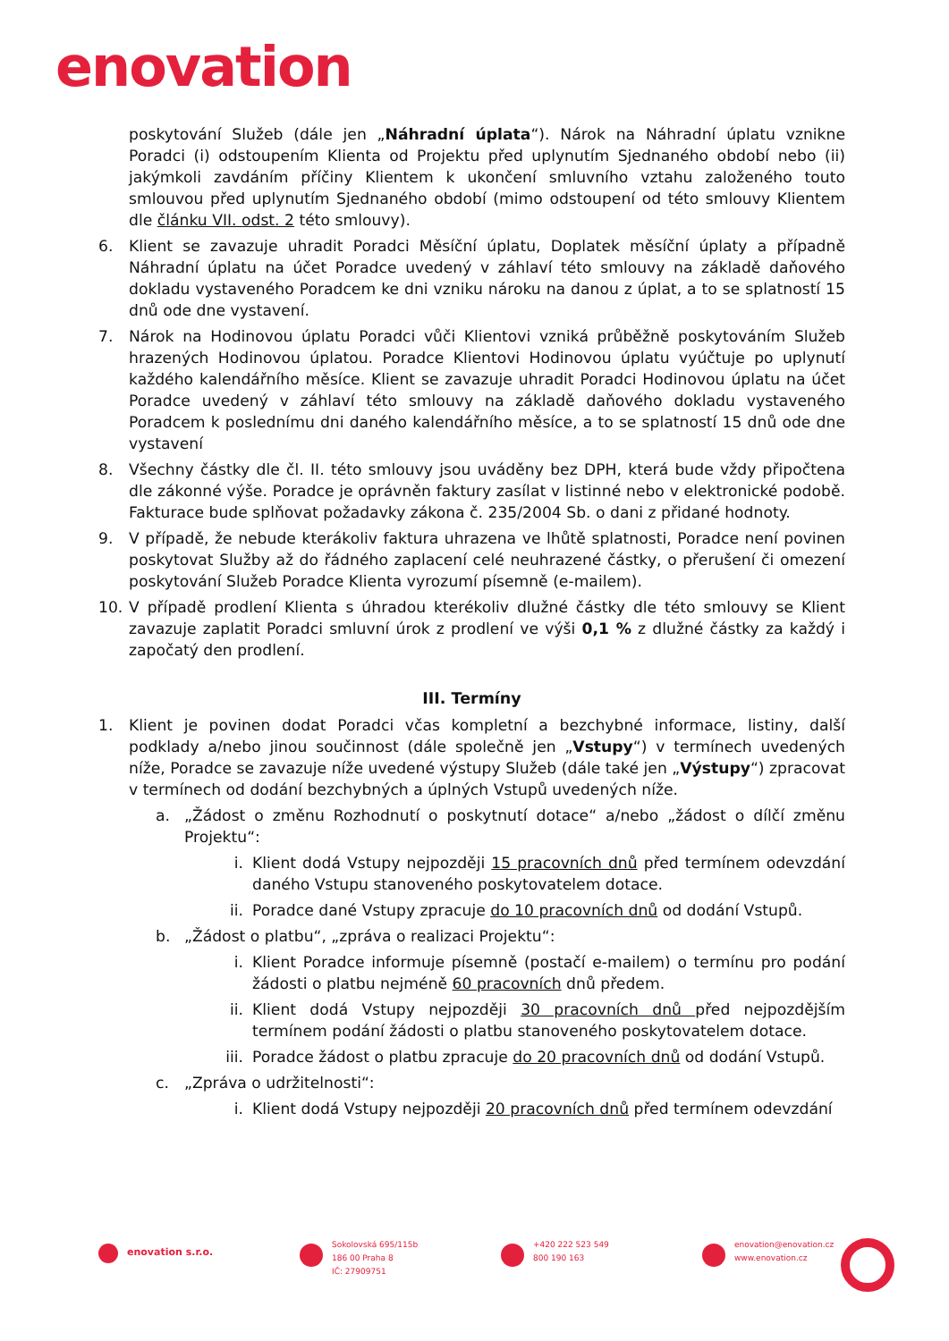enovation
poskytování Služeb (dále jen „Náhradní úplata“). Nárok na Náhradní úplatu vznikne Poradci (i) odstoupením Klienta od Projektu před uplynutím Sjednaného období nebo (ii) jakýmkoli zavdáním příčiny Klientem k ukončení smluvního vztahu založeného touto smlouvou před uplynutím Sjednaného období (mimo odstoupení od této smlouvy Klientem dle článku VII. odst. 2 této smlouvy).
6. Klient se zavazuje uhradit Poradci Měsíční úplatu, Doplatek měsíční úplaty a případně Náhradní úplatu na účet Poradce uvedený v záhlaví této smlouvy na základě daňového dokladu vystaveného Poradcem ke dni vzniku nároku na danou z úplat, a to se splatností 15 dnů ode dne vystavení.
7. Nárok na Hodinovou úplatu Poradci vůči Klientovi vzniká průběžně poskytováním Služeb hrazených Hodinovou úplatou. Poradce Klientovi Hodinovou úplatu vyúčtuje po uplynutí každého kalendářního měsíce. Klient se zavazuje uhradit Poradci Hodinovou úplatu na účet Poradce uvedený v záhlaví této smlouvy na základě daňového dokladu vystaveného Poradcem k poslednímu dni daného kalendářního měsíce, a to se splatností 15 dnů ode dne vystavení
8. Všechny částky dle čl. II. této smlouvy jsou uváděny bez DPH, která bude vždy připočtena dle zákonné výše. Poradce je oprávněn faktury zasílat v listinné nebo v elektronické podobě. Fakturace bude splňovat požadavky zákona č. 235/2004 Sb. o dani z přidané hodnoty.
9. V případě, že nebude kterákoliv faktura uhrazena ve lhůtě splatnosti, Poradce není povinen poskytovat Služby až do řádného zaplacení celé neuhrazené částky, o přerušení či omezení poskytování Služeb Poradce Klienta vyrozumí písemně (e-mailem).
10. V případě prodlení Klienta s úhradou kterékoliv dlužné částky dle této smlouvy se Klient zavazuje zaplatit Poradci smluvní úrok z prodlení ve výši 0,1 % z dlužné částky za každý i započatý den prodlení.
III. Termíny
1. Klient je povinen dodat Poradci včas kompletní a bezchybné informace, listiny, další podklady a/nebo jinou součinnost (dále společně jen „Vstupy“) v termínech uvedených níže, Poradce se zavazuje níže uvedené výstupy Služeb (dále také jen „Výstupy“) zpracovat v termínech od dodání bezchybných a úplných Vstupů uvedených níže.
a. „Žádost o změnu Rozhodnutí o poskytnutí dotace“ a/nebo „žádost o dílčí změnu Projektu“:
i. Klient dodá Vstupy nejpozději 15 pracovních dnů před termínem odevzdání daného Vstupu stanoveného poskytovatelem dotace.
ii. Poradce dané Vstupy zpracuje do 10 pracovních dnů od dodání Vstupů.
b. „Žádost o platbu“, „zpráva o realizaci Projektu“:
i. Klient Poradce informuje písemně (postačí e-mailem) o termínu pro podání žádosti o platbu nejméně 60 pracovních dnů předem.
ii. Klient dodá Vstupy nejpozději 30 pracovních dnů před nejpozdějším termínem podání žádosti o platbu stanoveného poskytovatelem dotace.
iii. Poradce žádost o platbu zpracuje do 20 pracovních dnů od dodání Vstupů.
c. „Zpráva o udržitelnosti“:
i. Klient dodá Vstupy nejpozději 20 pracovních dnů před termínem odevzdání
enovation s.r.o.
Sokolovská 695/115b
186 00 Praha 8
IČ: 27909751
+420 222 523 549
800 190 163
enovation@enovation.cz
www.enovation.cz